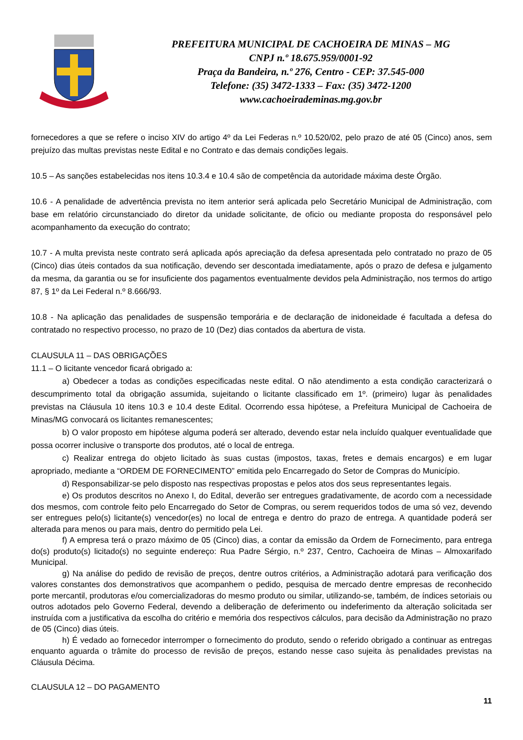PREFEITURA MUNICIPAL DE CACHOEIRA DE MINAS – MG
CNPJ n.º 18.675.959/0001-92
Praça da Bandeira, n.º 276, Centro - CEP: 37.545-000
Telefone: (35) 3472-1333 – Fax: (35) 3472-1200
www.cachoeirademinas.mg.gov.br
fornecedores a que se refere o inciso XIV do artigo 4º da Lei Federas n.º 10.520/02, pelo prazo de até 05 (Cinco) anos, sem prejuízo das multas previstas neste Edital e no Contrato e das demais condições legais.
10.5 – As sanções estabelecidas nos itens 10.3.4 e 10.4 são de competência da autoridade máxima deste Órgão.
10.6 - A penalidade de advertência prevista no item anterior será aplicada pelo Secretário Municipal de Administração, com base em relatório circunstanciado do diretor da unidade solicitante, de oficio ou mediante proposta do responsável pelo acompanhamento da execução do contrato;
10.7 - A multa prevista neste contrato será aplicada após apreciação da defesa apresentada pelo contratado no prazo de 05 (Cinco) dias úteis contados da sua notificação, devendo ser descontada imediatamente, após o prazo de defesa e julgamento da mesma, da garantia ou se for insuficiente dos pagamentos eventualmente devidos pela Administração, nos termos do artigo 87, § 1º da Lei Federal n.º 8.666/93.
10.8 - Na aplicação das penalidades de suspensão temporária e de declaração de inidoneidade é facultada a defesa do contratado no respectivo processo, no prazo de 10 (Dez) dias contados da abertura de vista.
CLAUSULA 11 – DAS OBRIGAÇÕES
11.1 – O licitante vencedor ficará obrigado a:
a) Obedecer a todas as condições especificadas neste edital. O não atendimento a esta condição caracterizará o descumprimento total da obrigação assumida, sujeitando o licitante classificado em 1º. (primeiro) lugar às penalidades previstas na Cláusula 10 itens 10.3 e 10.4 deste Edital. Ocorrendo essa hipótese, a Prefeitura Municipal de Cachoeira de Minas/MG convocará os licitantes remanescentes;
b) O valor proposto em hipótese alguma poderá ser alterado, devendo estar nela incluído qualquer eventualidade que possa ocorrer inclusive o transporte dos produtos, até o local de entrega.
c) Realizar entrega do objeto licitado às suas custas (impostos, taxas, fretes e demais encargos) e em lugar apropriado, mediante a “ORDEM DE FORNECIMENTO” emitida pelo Encarregado do Setor de Compras do Município.
d) Responsabilizar-se pelo disposto nas respectivas propostas e pelos atos dos seus representantes legais.
e) Os produtos descritos no Anexo I, do Edital, deverão ser entregues gradativamente, de acordo com a necessidade dos mesmos, com controle feito pelo Encarregado do Setor de Compras, ou serem requeridos todos de uma só vez, devendo ser entregues pelo(s) licitante(s) vencedor(es) no local de entrega e dentro do prazo de entrega. A quantidade poderá ser alterada para menos ou para mais, dentro do permitido pela Lei.
f) A empresa terá o prazo máximo de 05 (Cinco) dias, a contar da emissão da Ordem de Fornecimento, para entrega do(s) produto(s) licitado(s) no seguinte endereço: Rua Padre Sérgio, n.º 237, Centro, Cachoeira de Minas – Almoxarifado Municipal.
g) Na análise do pedido de revisão de preços, dentre outros critérios, a Administração adotará para verificação dos valores constantes dos demonstrativos que acompanhem o pedido, pesquisa de mercado dentre empresas de reconhecido porte mercantil, produtoras e/ou comercializadoras do mesmo produto ou similar, utilizando-se, também, de índices setoriais ou outros adotados pelo Governo Federal, devendo a deliberação de deferimento ou indeferimento da alteração solicitada ser instruída com a justificativa da escolha do critério e memória dos respectivos cálculos, para decisão da Administração no prazo de 05 (Cinco) dias úteis.
h) É vedado ao fornecedor interromper o fornecimento do produto, sendo o referido obrigado a continuar as entregas enquanto aguarda o trâmite do processo de revisão de preços, estando nesse caso sujeita às penalidades previstas na Cláusula Décima.
CLAUSULA 12 – DO PAGAMENTO
11